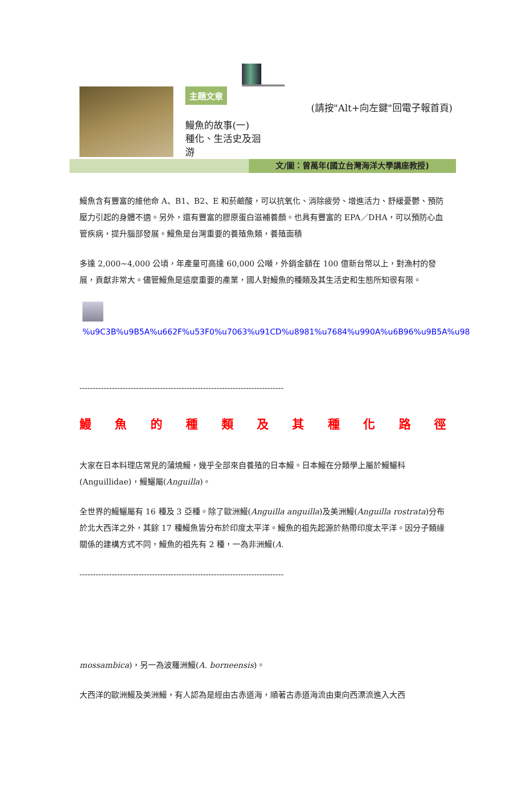主題文章
鰻魚的故事(一)
種化、生活史及洄
游
(請按"Alt+向左鍵"回電子報首頁)
文/圖：曾萬年(國立台灣海洋大學講座教授)
鰻魚含有豐富的維他命 A、B1、B2、E 和菸鹼酸，可以抗氧化、消除疲勞、增進活力、舒緩憂鬱、預防壓力引起的身體不適。另外，還有豐富的膠原蛋白滋補養顏。也具有豐富的 EPA／DHA，可以預防心血管疾病，提升腦部發展。鰻魚是台灣重要的養殖魚類，養殖面積
多達 2,000~4,000 公頃，年產量可高達 60,000 公噸，外銷金額在 100 億新台幣以上，對漁村的發展，貢獻非常大。儘管鰻魚是這麼重要的產業，國人對鰻魚的種類及其生活史和生態所知很有限。
%u9C3B%u9B5A%u662F%u53F0%u7063%u91CD%u8981%u7684%u990A%u6B96%u9B5A%u98
----------------------------------------------------------------------------
鰻魚的種類及其種化路徑
大家在日本料理店常見的蒲燒鰻，幾乎全部來自養殖的日本鰻。日本鰻在分類學上屬於鰻鱺科(Anguillidae)，鰻鱺屬(Anguilla)。
全世界的鰻鱺屬有 16 種及 3 亞種。除了歐洲鰻(Anguilla anguilla)及美洲鰻(Anguilla rostrata)分布於北大西洋之外，其餘 17 種鰻魚皆分布於印度太平洋。鰻魚的祖先起源於熱帶印度太平洋。因分子類緣關係的建構方式不同，鰻魚的祖先有 2 種，一為非洲鰻(A.
----------------------------------------------------------------------------
mossambica)，另一為波羅洲鰻(A. borneensis)。
大西洋的歐洲鰻及美洲鰻，有人認為是經由古赤道海，順著古赤道海流由東向西漂流進入大西